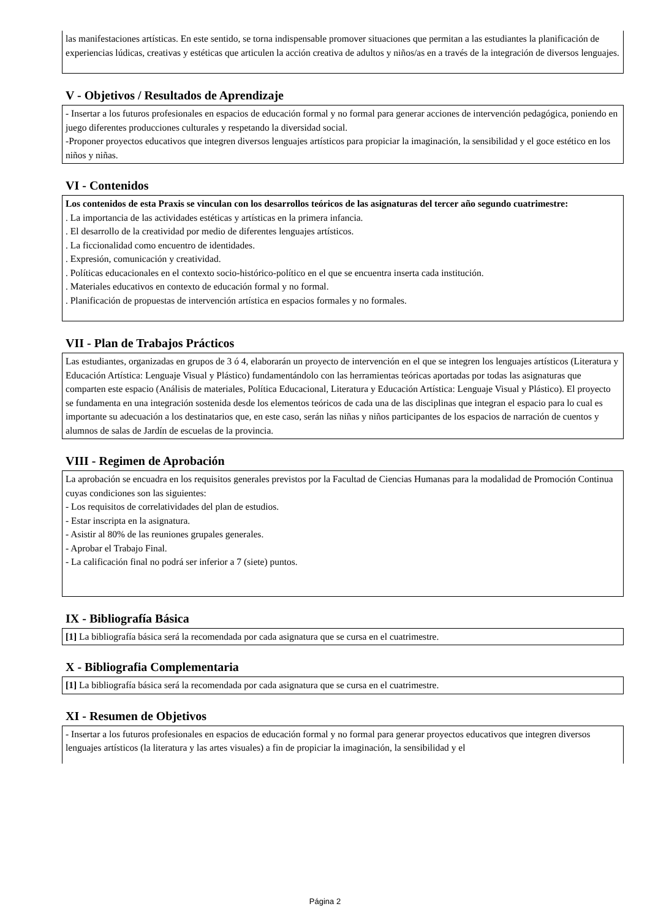las manifestaciones artísticas. En este sentido, se torna indispensable promover situaciones que permitan a las estudiantes la planificación de experiencias lúdicas, creativas y estéticas que articulen la acción creativa de adultos y niños/as en a través de la integración de diversos lenguajes.
V - Objetivos / Resultados de Aprendizaje
- Insertar a los futuros profesionales en espacios de educación formal y no formal para generar acciones de intervención pedagógica, poniendo en juego diferentes producciones culturales y respetando la diversidad social.
-Proponer proyectos educativos que integren diversos lenguajes artísticos para propiciar la imaginación, la sensibilidad y el goce estético en los niños y niñas.
VI - Contenidos
Los contenidos de esta Praxis se vinculan con los desarrollos teóricos de las asignaturas del tercer año segundo cuatrimestre:
. La importancia de las actividades estéticas y artísticas en la primera infancia.
. El desarrollo de la creatividad por medio de diferentes lenguajes artísticos.
. La ficcionalidad como encuentro de identidades.
. Expresión, comunicación y creatividad.
. Políticas educacionales en el contexto socio-histórico-político en el que se encuentra inserta cada institución.
. Materiales educativos en contexto de educación formal y no formal.
. Planificación de propuestas de intervención artística en espacios formales y no formales.
VII - Plan de Trabajos Prácticos
Las estudiantes, organizadas en grupos de 3 ó 4, elaborarán un proyecto de intervención en el que se integren los lenguajes artísticos (Literatura y Educación Artística: Lenguaje Visual y Plástico) fundamentándolo con las herramientas teóricas aportadas por todas las asignaturas que comparten este espacio (Análisis de materiales, Política Educacional, Literatura y Educación Artística: Lenguaje Visual y Plástico). El proyecto se fundamenta en una integración sostenida desde los elementos teóricos de cada una de las disciplinas que integran el espacio para lo cual es importante su adecuación a los destinatarios que, en este caso, serán las niñas y niños participantes de los espacios de narración de cuentos y alumnos de salas de Jardín de escuelas de la provincia.
VIII - Regimen de Aprobación
La aprobación se encuadra en los requisitos generales previstos por la Facultad de Ciencias Humanas para la modalidad de Promoción Continua cuyas condiciones son las siguientes:
- Los requisitos de correlatividades del plan de estudios.
- Estar inscripta en la asignatura.
- Asistir al 80% de las reuniones grupales generales.
- Aprobar el Trabajo Final.
- La calificación final no podrá ser inferior a 7 (siete) puntos.
IX - Bibliografía Básica
[1] La bibliografía básica será la recomendada por cada asignatura que se cursa en el cuatrimestre.
X - Bibliografia Complementaria
[1] La bibliografía básica será la recomendada por cada asignatura que se cursa en el cuatrimestre.
XI - Resumen de Objetivos
- Insertar a los futuros profesionales en espacios de educación formal y no formal para generar proyectos educativos que integren diversos lenguajes artísticos (la literatura y las artes visuales) a fin de propiciar la imaginación, la sensibilidad y el
Página 2